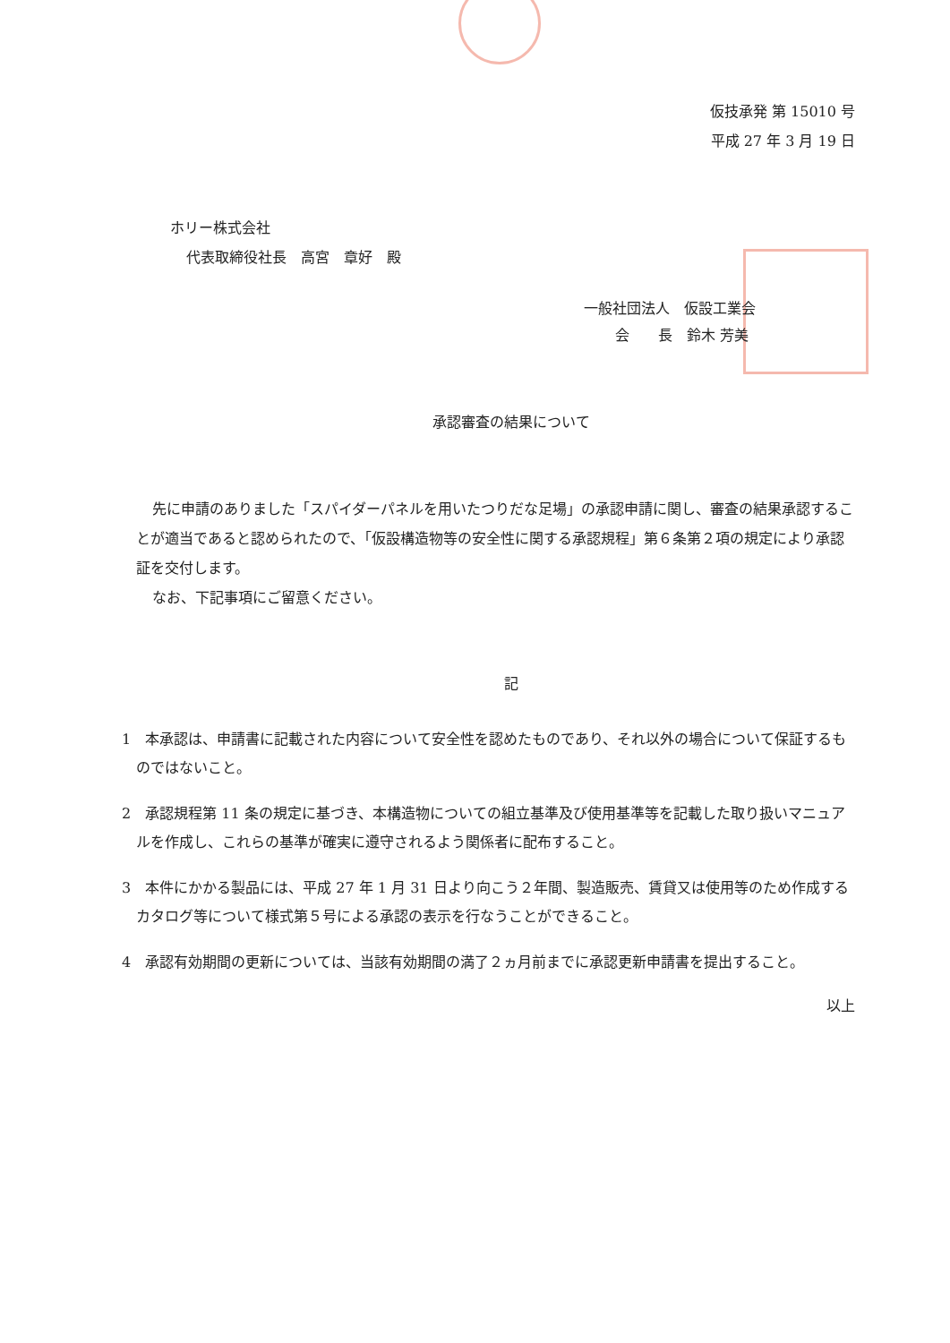仮技承発 第 15010 号
平成 27 年 3 月 19 日
ホリー株式会社
代表取締役社長　高宮　章好　殿
一般社団法人　仮設工業会
会　　長　鈴木 芳美
承認審査の結果について
先に申請のありました「スパイダーパネルを用いたつりだな足場」の承認申請に関し、審査の結果承認することが適当であると認められたので、「仮設構造物等の安全性に関する承認規程」第６条第２項の規定により承認証を交付します。
なお、下記事項にご留意ください。
記
1　本承認は、申請書に記載された内容について安全性を認めたものであり、それ以外の場合について保証するものではないこと。
2　承認規程第 11 条の規定に基づき、本構造物についての組立基準及び使用基準等を記載した取り扱いマニュアルを作成し、これらの基準が確実に遵守されるよう関係者に配布すること。
3　本件にかかる製品には、平成 27 年 1 月 31 日より向こう２年間、製造販売、賃貸又は使用等のため作成するカタログ等について様式第５号による承認の表示を行なうことができること。
4　承認有効期間の更新については、当該有効期間の満了２ヵ月前までに承認更新申請書を提出すること。
以上